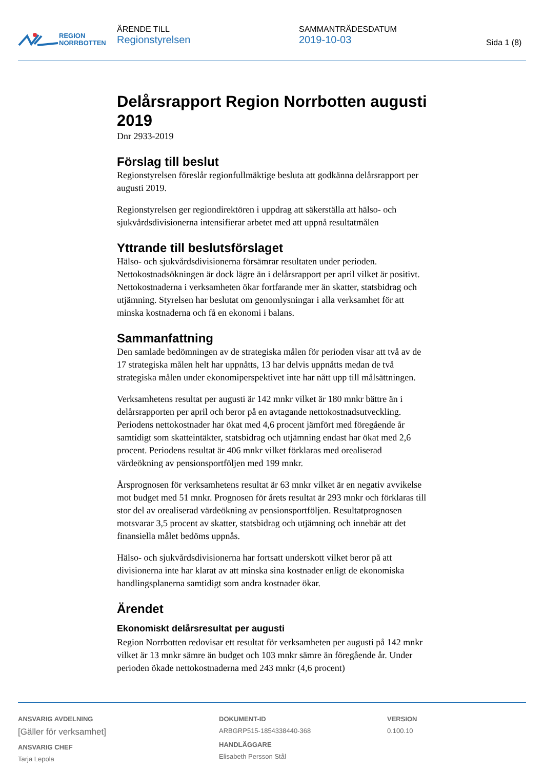REGION
NORRBOTTEN
ÄRENDE TILL
Regionstyrelsen
SAMMANTRÄDESDATUM
2019-10-03
Sida 1 (8)
Delårsrapport Region Norrbotten augusti 2019
Dnr 2933-2019
Förslag till beslut
Regionstyrelsen föreslår regionfullmäktige besluta att godkänna delårsrapport per augusti 2019.
Regionstyrelsen ger regiondirektören i uppdrag att säkerställa att hälso- och sjukvårdsdivisionerna intensifierar arbetet med att uppnå resultatmålen
Yttrande till beslutsförslaget
Hälso- och sjukvårdsdivisionerna försämrar resultaten under perioden. Nettokostnadsökningen är dock lägre än i delårsrapport per april vilket är positivt. Nettokostnaderna i verksamheten ökar fortfarande mer än skatter, statsbidrag och utjämning. Styrelsen har beslutat om genomlysningar i alla verksamhet för att minska kostnaderna och få en ekonomi i balans.
Sammanfattning
Den samlade bedömningen av de strategiska målen för perioden visar att två av de 17 strategiska målen helt har uppnåtts, 13 har delvis uppnåtts medan de två strategiska målen under ekonomiperspektivet inte har nått upp till målsättningen.
Verksamhetens resultat per augusti är 142 mnkr vilket är 180 mnkr bättre än i delårsrapporten per april och beror på en avtagande nettokostnadsutveckling. Periodens nettokostnader har ökat med 4,6 procent jämfört med föregående år samtidigt som skatteintäkter, statsbidrag och utjämning endast har ökat med 2,6 procent. Periodens resultat är 406 mnkr vilket förklaras med orealiserad värdeökning av pensionsportföljen med 199 mnkr.
Årsprognosen för verksamhetens resultat är 63 mnkr vilket är en negativ avvikelse mot budget med 51 mnkr. Prognosen för årets resultat är 293 mnkr och förklaras till stor del av orealiserad värdeökning av pensionsportföljen. Resultatprognosen motsvarar 3,5 procent av skatter, statsbidrag och utjämning och innebär att det finansiella målet bedöms uppnås.
Hälso- och sjukvårdsdivisionerna har fortsatt underskott vilket beror på att divisionerna inte har klarat av att minska sina kostnader enligt de ekonomiska handlingsplanerna samtidigt som andra kostnader ökar.
Ärendet
Ekonomiskt delårsresultat per augusti
Region Norrbotten redovisar ett resultat för verksamheten per augusti på 142 mnkr vilket är 13 mnkr sämre än budget och 103 mnkr sämre än föregående år. Under perioden ökade nettokostnaderna med 243 mnkr (4,6 procent)
ANSVARIG AVDELNING
[Gäller för verksamhet]
ANSVARIG CHEF
Tarja Lepola
DOKUMENT-ID
ARBGRP515-1854338440-368
HANDLÄGGARE
Elisabeth Persson Stål
VERSION
0.100.10